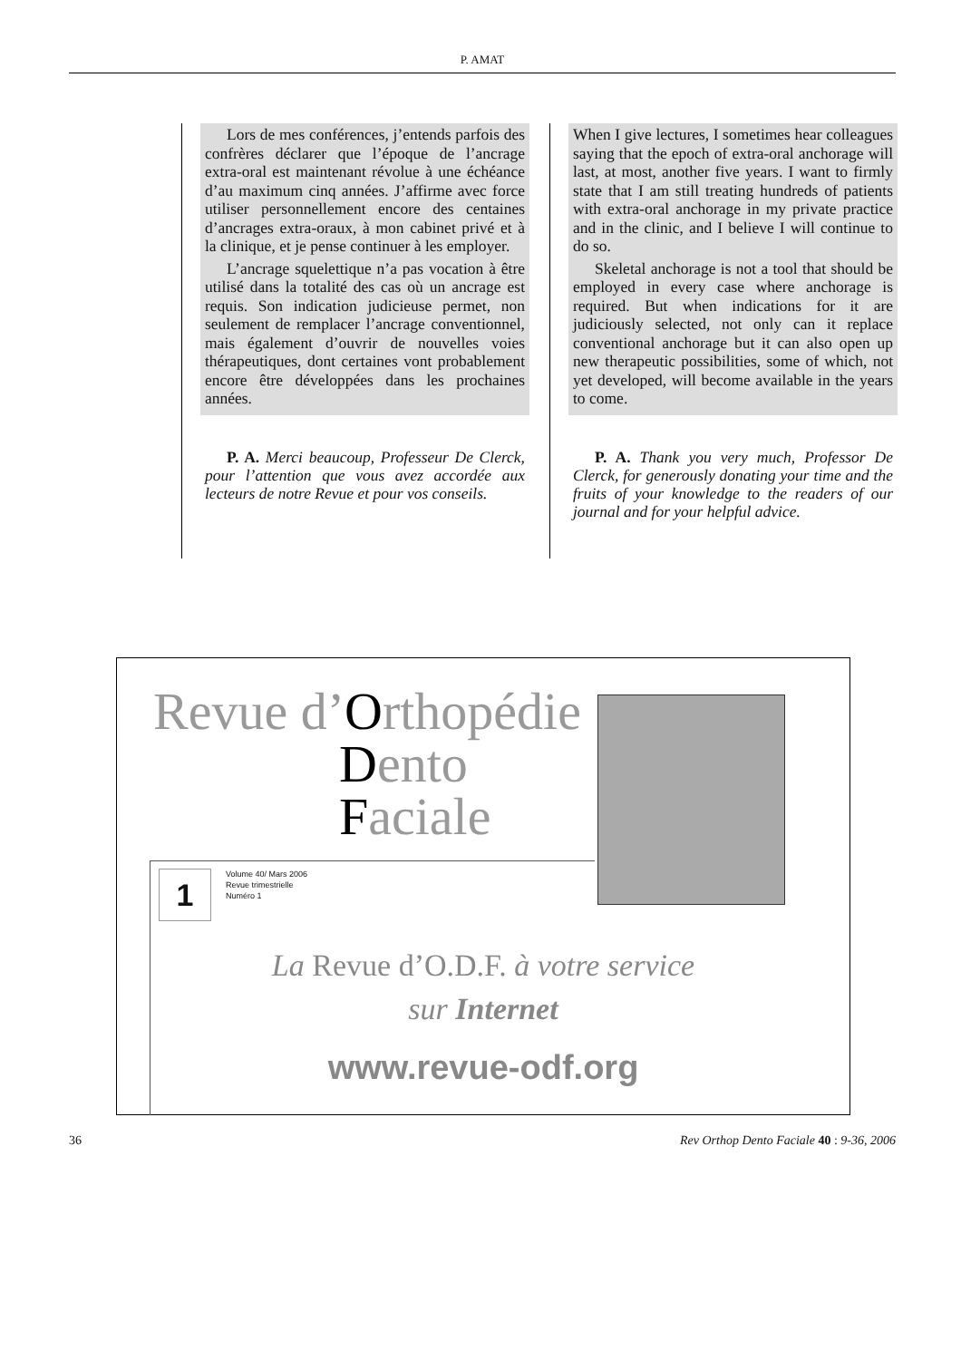P. AMAT
Lors de mes conférences, j’entends parfois des confrères déclarer que l’époque de l’ancrage extra-oral est maintenant révolue à une échéance d’au maximum cinq années. J’affirme avec force utiliser personnellement encore des centaines d’ancrages extra-oraux, à mon cabinet privé et à la clinique, et je pense continuer à les employer.
L’ancrage squelettique n’a pas vocation à être utilisé dans la totalité des cas où un ancrage est requis. Son indication judicieuse permet, non seulement de remplacer l’ancrage conventionnel, mais également d’ouvrir de nouvelles voies thérapeutiques, dont certaines vont probablement encore être développées dans les prochaines années.
P. A. Merci beaucoup, Professeur De Clerck, pour l’attention que vous avez accordée aux lecteurs de notre Revue et pour vos conseils.
When I give lectures, I sometimes hear colleagues saying that the epoch of extra-oral anchorage will last, at most, another five years. I want to firmly state that I am still treating hundreds of patients with extra-oral anchorage in my private practice and in the clinic, and I believe I will continue to do so.
Skeletal anchorage is not a tool that should be employed in every case where anchorage is required. But when indications for it are judiciously selected, not only can it replace conventional anchorage but it can also open up new therapeutic possibilities, some of which, not yet developed, will become available in the years to come.
P. A. Thank you very much, Professor De Clerck, for generously donating your time and the fruits of your knowledge to the readers of our journal and for your helpful advice.
Revue d’Orthopédie
Dento
Faciale
1
Volume 40/ Mars 2006
Revue trimestrielle
Numéro 1
La Revue d’O.D.F. à votre service
sur Internet
www.revue-odf.org
36 Rev Orthop Dento Faciale 40 : 9-36, 2006